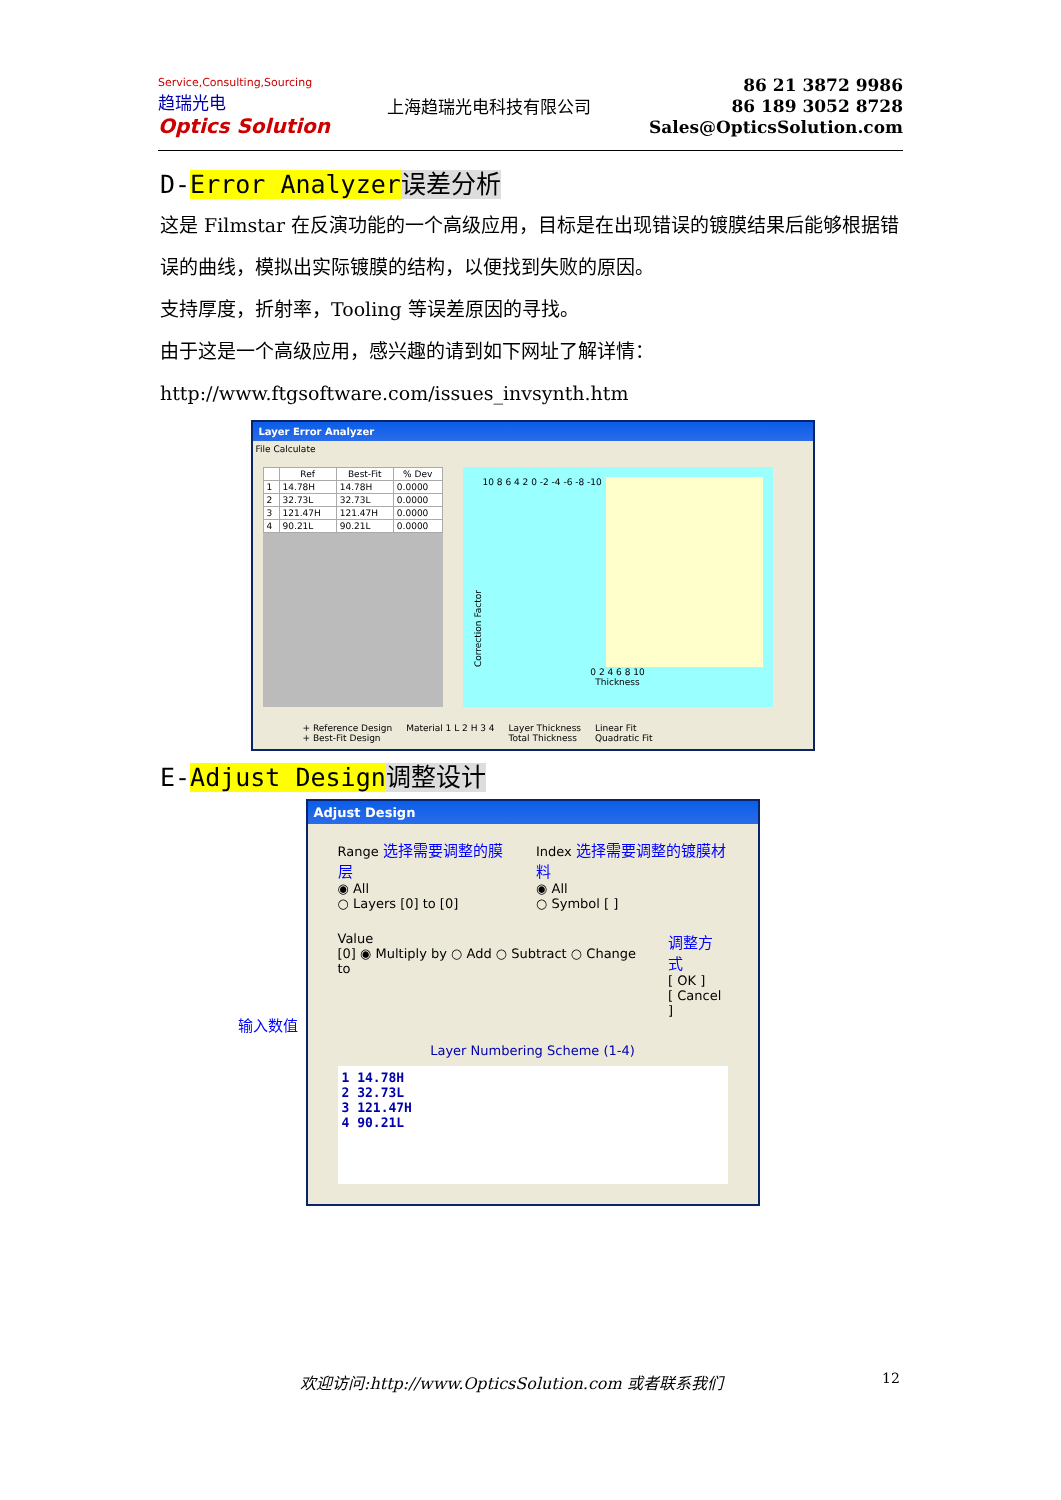Service,Consulting,Sourcing
趋瑞光电
Optics Solution
上海趋瑞光电科技有限公司
86 21 3872 9986
86 189 3052 8728
Sales@OpticsSolution.com
D-Error Analyzer 误差分析
这是 Filmstar 在反演功能的一个高级应用，目标是在出现错误的镀膜结果后能够根据错误的曲线，模拟出实际镀膜的结构，以便找到失败的原因。
支持厚度，折射率，Tooling 等误差原因的寻找。
由于这是一个高级应用，感兴趣的请到如下网址了解详情：
http://www.ftgsoftware.com/issues_invsynth.htm
Layer Error Analyzer
File Calculate
| | Ref | Best-Fit | % Dev |
| --- | --- | --- | --- |
| 1 | 14.78H | 14.78H | 0.0000 |
| 2 | 32.73L | 32.73L | 0.0000 |
| 3 | 121.47H | 121.47H | 0.0000 |
| 4 | 90.21L | 90.21L | 0.0000 |
Correction Factor
10 8 6 4 2 0 -2 -4 -6 -8 -10
0 2 4 6 8 10
Thickness
+ Reference Design
+ Best-Fit Design Material 1 L 2 H 3 4 Layer Thickness
Total Thickness Linear Fit
Quadratic Fit
E-Adjust Design 调整设计
输入数值
Adjust Design
Range 选择需要调整的膜层
◉ All
○ Layers [0] to [0]
Index 选择需要调整的镀膜材料
◉ All
○ Symbol [ ]
Value
[0] ◉ Multiply by ○ Add ○ Subtract ○ Change to
调整方式
[ OK ]
[ Cancel ]
Layer Numbering Scheme (1-4)
1 14.78H
2 32.73L
3 121.47H
4 90.21L
欢迎访问:http://www.OpticsSolution.com 或者联系我们
12